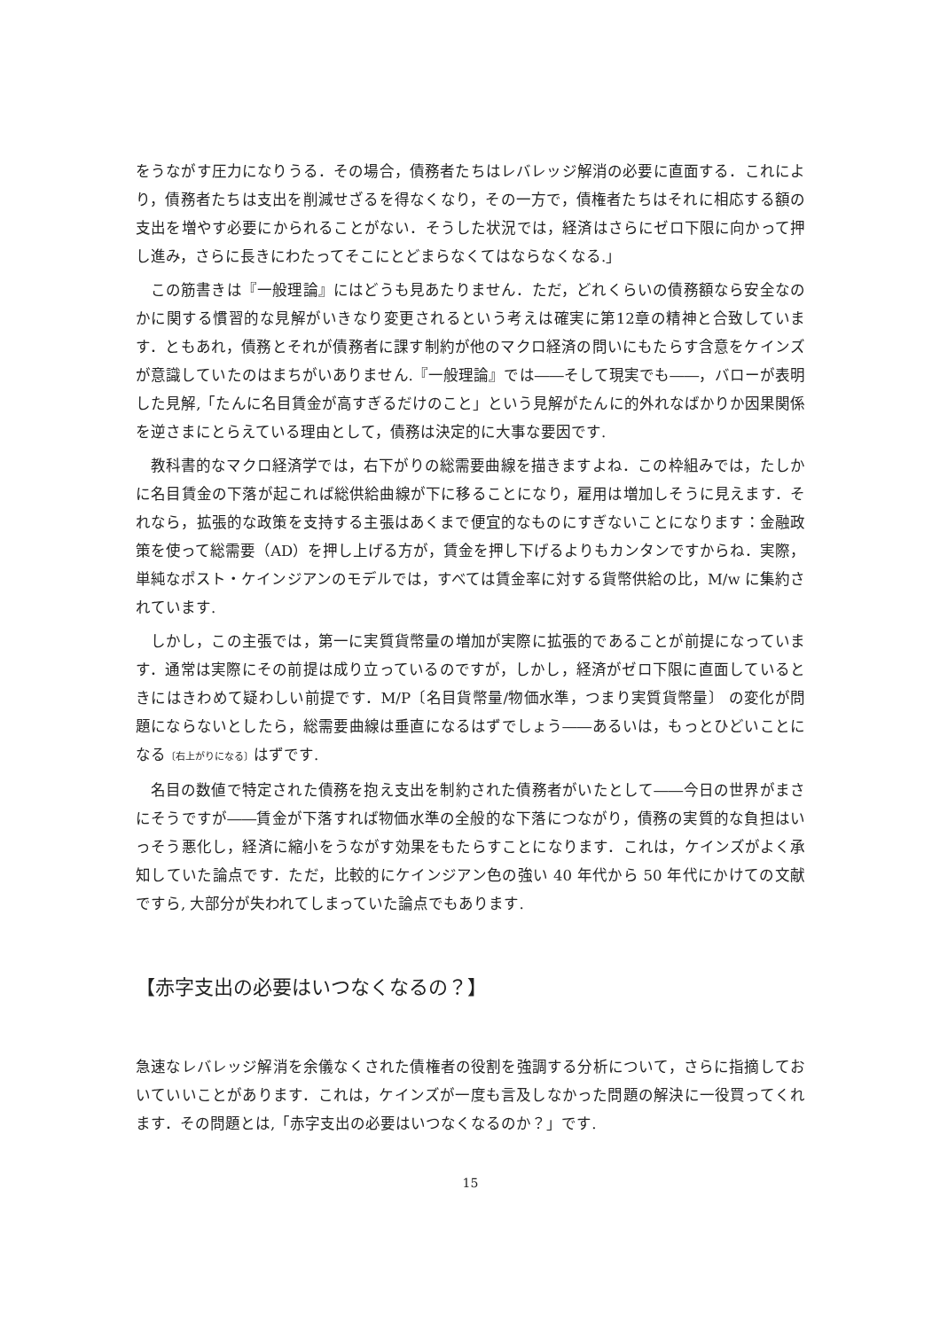をうながす圧力になりうる．その場合，債務者たちはレバレッジ解消の必要に直面する．これにより，債務者たちは支出を削減せざるを得なくなり，その一方で，債権者たちはそれに相応する額の支出を増やす必要にかられることがない．そうした状況では，経済はさらにゼロ下限に向かって押し進み，さらに長きにわたってそこにとどまらなくてはならなくなる.」
この筋書きは『一般理論』にはどうも見あたりません．ただ，どれくらいの債務額なら安全なのかに関する慣習的な見解がいきなり変更されるという考えは確実に第12章の精神と合致しています．ともあれ，債務とそれが債務者に課す制約が他のマクロ経済の問いにもたらす含意をケインズが意識していたのはまちがいありません.『一般理論』では――そして現実でも――，バローが表明した見解,「たんに名目賃金が高すぎるだけのこと」という見解がたんに的外れなばかりか因果関係を逆さまにとらえている理由として，債務は決定的に大事な要因です.
教科書的なマクロ経済学では，右下がりの総需要曲線を描きますよね．この枠組みでは，たしかに名目賃金の下落が起これば総供給曲線が下に移ることになり，雇用は増加しそうに見えます．それなら，拡張的な政策を支持する主張はあくまで便宜的なものにすぎないことになります：金融政策を使って総需要（AD）を押し上げる方が，賃金を押し下げるよりもカンタンですからね．実際，単純なポスト・ケインジアンのモデルでは，すべては賃金率に対する貨幣供給の比，M/w に集約されています.
しかし，この主張では，第一に実質貨幣量の増加が実際に拡張的であることが前提になっています．通常は実際にその前提は成り立っているのですが，しかし，経済がゼロ下限に直面しているときにはきわめて疑わしい前提です．M/P〔名目貨幣量/物価水準，つまり実質貨幣量〕 の変化が問題にならないとしたら，総需要曲線は垂直になるはずでしょう――あるいは，もっとひどいことになる〔右上がりになる〕はずです.
名目の数値で特定された債務を抱え支出を制約された債務者がいたとして――今日の世界がまさにそうですが――賃金が下落すれば物価水準の全般的な下落につながり，債務の実質的な負担はいっそう悪化し，経済に縮小をうながす効果をもたらすことになります．これは，ケインズがよく承知していた論点です．ただ，比較的にケインジアン色の強い 40 年代から 50 年代にかけての文献ですら, 大部分が失われてしまっていた論点でもあります.
【赤字支出の必要はいつなくなるの？】
急速なレバレッジ解消を余儀なくされた債権者の役割を強調する分析について，さらに指摘しておいていいことがあります．これは，ケインズが一度も言及しなかった問題の解決に一役買ってくれます．その問題とは,「赤字支出の必要はいつなくなるのか？」です.
15